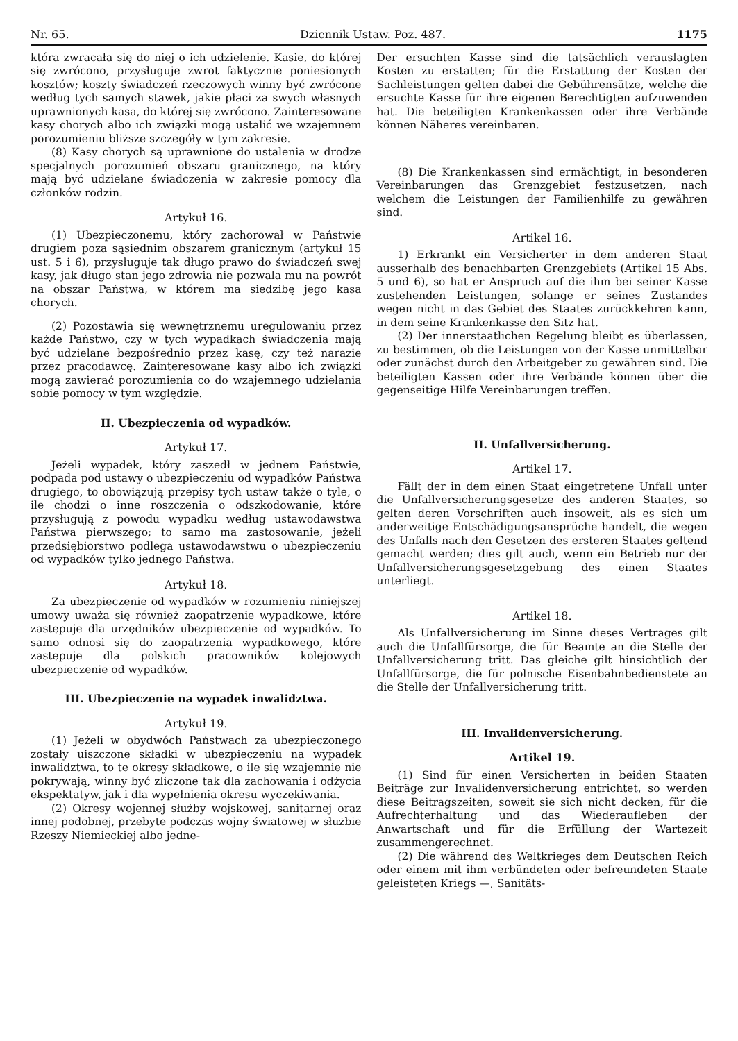Nr. 65. Dziennik Ustaw. Poz. 487. 1175
która zwracała się do niej o ich udzielenie. Kasie, do której się zwrócono, przysługuje zwrot faktycznie poniesionych kosztów; koszty świadczeń rzeczowych winny być zwrócone według tych samych stawek, jakie płaci za swych własnych uprawnionych kasa, do której się zwrócono. Zainteresowane kasy chorych albo ich związki mogą ustalić we wzajemnem porozumieniu bliższe szczegóły w tym zakresie.
(8) Kasy chorych są uprawnione do ustalenia w drodze specjalnych porozumień obszaru granicznego, na który mają być udzielane świadczenia w zakresie pomocy dla członków rodzin.
Artykuł 16.
(1) Ubezpieczonemu, który zachorował w Państwie drugiem poza sąsiednim obszarem granicznym (artykuł 15 ust. 5 i 6), przysługuje tak długo prawo do świadczeń swej kasy, jak długo stan jego zdrowia nie pozwala mu na powrót na obszar Państwa, w którem ma siedzibę jego kasa chorych.
(2) Pozostawia się wewnętrznemu uregulowaniu przez każde Państwo, czy w tych wypadkach świadczenia mają być udzielane bezpośrednio przez kasę, czy też narazie przez pracodawcę. Zainteresowane kasy albo ich związki mogą zawierać porozumienia co do wzajemnego udzielania sobie pomocy w tym względzie.
II. Ubezpieczenia od wypadków.
Artykuł 17.
Jeżeli wypadek, który zaszedł w jednem Państwie, podpada pod ustawy o ubezpieczeniu od wypadków Państwa drugiego, to obowiązują przepisy tych ustaw także o tyle, o ile chodzi o inne roszczenia o odszkodowanie, które przysługują z powodu wypadku według ustawodawstwa Państwa pierwszego; to samo ma zastosowanie, jeżeli przedsiębiorstwo podlega ustawodawstwu o ubezpieczeniu od wypadków tylko jednego Państwa.
Artykuł 18.
Za ubezpieczenie od wypadków w rozumieniu niniejszej umowy uważa się również zaopatrzenie wypadkowe, które zastępuje dla urzędników ubezpieczenie od wypadków. To samo odnosi się do zaopatrzenia wypadkowego, które zastępuje dla polskich pracowników kolejowych ubezpieczenie od wypadków.
III. Ubezpieczenie na wypadek inwalidztwa.
Artykuł 19.
(1) Jeżeli w obydwóch Państwach za ubezpieczonego zostały uiszczone składki w ubezpieczeniu na wypadek inwalidztwa, to te okresy składkowe, o ile się wzajemnie nie pokrywają, winny być zliczone tak dla zachowania i odżycia ekspektatyw, jak i dla wypełnienia okresu wyczekiwania.
(2) Okresy wojennej służby wojskowej, sanitarnej oraz innej podobnej, przebyte podczas wojny światowej w służbie Rzeszy Niemieckiej albo jedne-
Der ersuchten Kasse sind die tatsächlich verauslagten Kosten zu erstatten; für die Erstattung der Kosten der Sachleistungen gelten dabei die Gebührensätze, welche die ersuchte Kasse für ihre eigenen Berechtigten aufzuwenden hat. Die beteiligten Krankenkassen oder ihre Verbände können Näheres vereinbaren.
(8) Die Krankenkassen sind ermächtigt, in besonderen Vereinbarungen das Grenzgebiet festzusetzen, nach welchem die Leistungen der Familienhilfe zu gewähren sind.
Artikel 16.
1) Erkrankt ein Versicherter in dem anderen Staat ausserhalb des benachbarten Grenzgebiets (Artikel 15 Abs. 5 und 6), so hat er Anspruch auf die ihm bei seiner Kasse zustehenden Leistungen, solange er seines Zustandes wegen nicht in das Gebiet des Staates zurückkehren kann, in dem seine Krankenkasse den Sitz hat.
(2) Der innerstaatlichen Regelung bleibt es überlassen, zu bestimmen, ob die Leistungen von der Kasse unmittelbar oder zunächst durch den Arbeitgeber zu gewähren sind. Die beteiligten Kassen oder ihre Verbände können über die gegenseitige Hilfe Vereinbarungen treffen.
II. Unfallversicherung.
Artikel 17.
Fällt der in dem einen Staat eingetretene Unfall unter die Unfallversicherungsgesetze des anderen Staates, so gelten deren Vorschriften auch insoweit, als es sich um anderweitige Entschädigungsansprüche handelt, die wegen des Unfalls nach den Gesetzen des ersteren Staates geltend gemacht werden; dies gilt auch, wenn ein Betrieb nur der Unfallversicherungsgesetzgebung des einen Staates unterliegt.
Artikel 18.
Als Unfallversicherung im Sinne dieses Vertrages gilt auch die Unfallfürsorge, die für Beamte an die Stelle der Unfallversicherung tritt. Das gleiche gilt hinsichtlich der Unfallfürsorge, die für polnische Eisenbahnbedienstete an die Stelle der Unfallversicherung tritt.
III. Invalidenversicherung.
Artikel 19.
(1) Sind für einen Versicherten in beiden Staaten Beiträge zur Invalidenversicherung entrichtet, so werden diese Beitragszeiten, soweit sie sich nicht decken, für die Aufrechterhaltung und das Wiederaufleben der Anwartschaft und für die Erfüllung der Wartezeit zusammengerechnet.
(2) Die während des Weltkrieges dem Deutschen Reich oder einem mit ihm verbündeten oder befreundeten Staate geleisteten Kriegs —, Sanitäts-